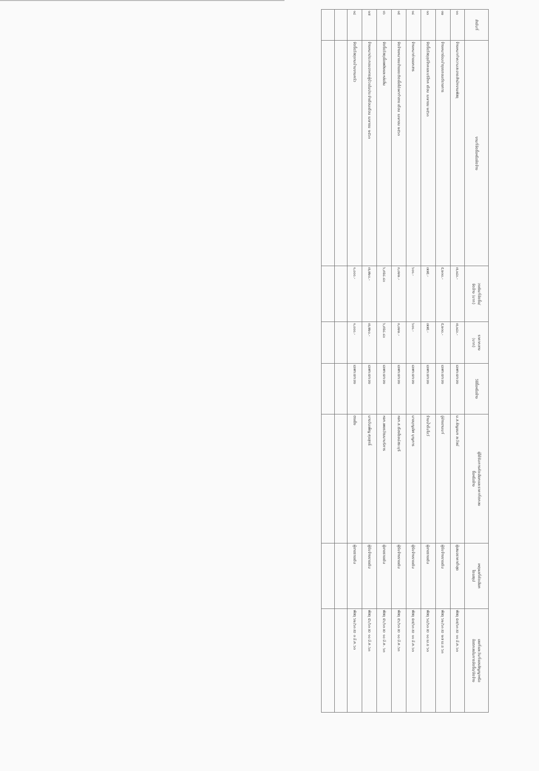| ลำดับที่ | งานที่จัดซื้อหรือจัดจ้าง | วงเงินที่จัดซื้อ/ จัดจ้าง (บาท) | ราคากลาง (บาท) | วิธีซื้อหรือจ้าง | ผู้ได้รับการคัดเลือกและราคาที่ตกลง ซื้อหรือจ้าง | เหตุผลที่คัดเลือก โดยสรุป | เลขที่และวันที่ของสัญญาหรือ ข้อตกลงในการจัดซื้อ/จัดจ้าง |
| --- | --- | --- | --- | --- | --- | --- | --- |
| ๑๑ | จ้างเหมาทำความสะอาดสำนักงานพัสดุ | ๗,๐๘๐.- | ๗,๐๘๐.- | เฉพาะเจาะจง | น.ส.ธัญชนก ละวัลย์ | ผู้เสนอราคาต่ำสุด | พัสดุ ๕๗/๖๓ ลว ๑๑ มี.ค.๖๓ |
| ๑๒ | จ้างเหมาซ่อมบำรุงรถยนต์ราชการ | ๕,๒๓๐.- | ๕,๒๓๐.- | เฉพาะเจาะจง | อู่ช่างอานนท์ | ผู้รับจ้างรายเดิม | พัสดุ ๖๒/๖๓ ลว ๒๗ เม.ย ๖๓ |
| ๑๓ | จัดซื้อวัสดุอุปโภคและบริโภค เดือน เมษายน ๒๕๖๓ | ๗๗๕.- | ๗๗๕.- | เฉพาะเจาะจง | ร้านน้ำดื่มโบว์ | ผู้ขายรายเดิม | พัสดุ ๖๘/๖๓ ลว ๑๐ เม.ย ๖๓ |
| ๑๔ | จ้างเหมาถ่ายเอกสาร | ๖๐๑.- | ๖๐๑.- | เฉพาะเจาะจง | นายบุญเลิศ บุญการ | ผู้รับจ้างรายเดิม | พัสดุ ๕๗/๖๓ ลว ๑๑ มี.ค.๖๓ |
| ๑๕ | จัดจ้างเหมาขนย้ายขยะติดเชื้อไปเผาทำลาย เดือน เมษายน ๒๕๖๓ | ๓,๐๒๒.- | ๓,๐๒๒.- | เฉพาะเจาะจง | หจก.ส.เรืองโรจน์สระบุรี | ผู้รับจ้างรายเดิม | พัสดุ ๕๖/๖๓ ลว ๑๐ มี.ค.๖๓ |
| ๑๖ | จัดซื้อวัสดุเชื้อเพลิงและหล่อลื่น | ๖,๙๕๘.๔๐ | ๖,๙๕๘.๔๐ | เฉพาะเจาะจง | หจก.เพชรวัฒนาบริการ | ผู้ขายรายเดิม | พัสดุ ๕๖/๖๓ ลว ๑๐ มี.ค. ๖๓ |
| ๑๗ | จ้างเหมาประกอบอาหารผู้ป่วยในประจำเดือนเดือน เมษายน ๒๕๖๓ | ๗,๗๒๐.- | ๗,๗๒๐.- | เฉพาะเจาะจง | นางวันเพ็ญ ศุขสุทธิ์ | ผู้รับจ้างรายเดิม | พัสดุ ๕๖/๖๓ ลว ๑๐ มี.ค.๖๓ |
| ๑๘ | จัดซื้อวัสดุงานบ้านงานครัว | ๑,๐๐๐.- | ๑,๐๐๐.- | เฉพาะเจาะจง | ตงเซ็ง | ผู้ขายรายเดิม | พัสดุ ๖๒/๖๓ ลว ๓ มี.ค.๖๓ |